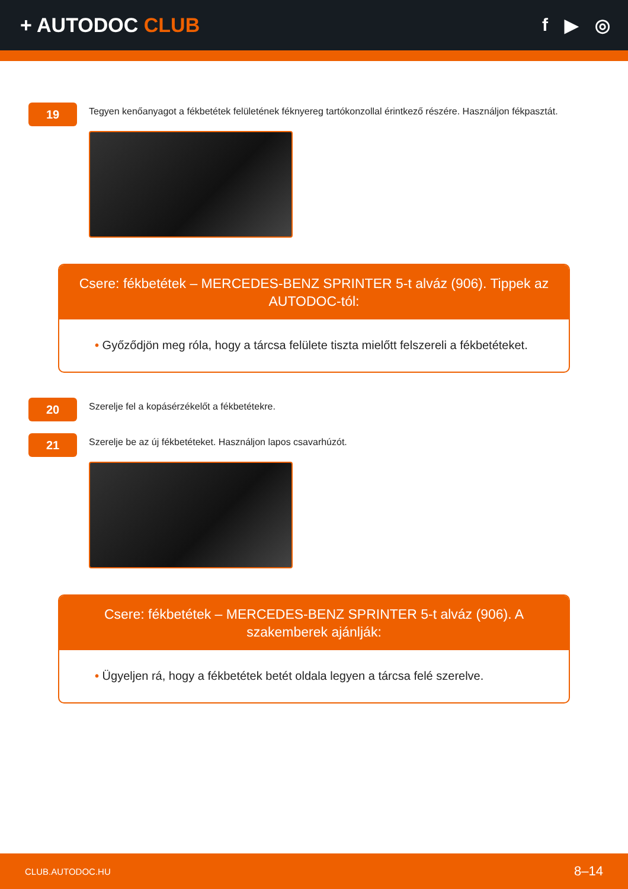+ AUTODOC CLUB f ▶ ◎
19
Tegyen kenőanyagot a fékbetétek felületének féknyereg tartókonzollal érintkező részére. Használjon fékpasztát.
Csere: fékbetétek – MERCEDES-BENZ SPRINTER 5-t alváz (906). Tippek az AUTODOC-tól:
• Győződjön meg róla, hogy a tárcsa felülete tiszta mielőtt felszereli a fékbetéteket.
20
Szerelje fel a kopásérzékelőt a fékbetétekre.
21
Szerelje be az új fékbetéteket. Használjon lapos csavarhúzót.
Csere: fékbetétek – MERCEDES-BENZ SPRINTER 5-t alváz (906). A szakemberek ajánlják:
• Ügyeljen rá, hogy a fékbetétek betét oldala legyen a tárcsa felé szerelve.
CLUB.AUTODOC.HU 8–14